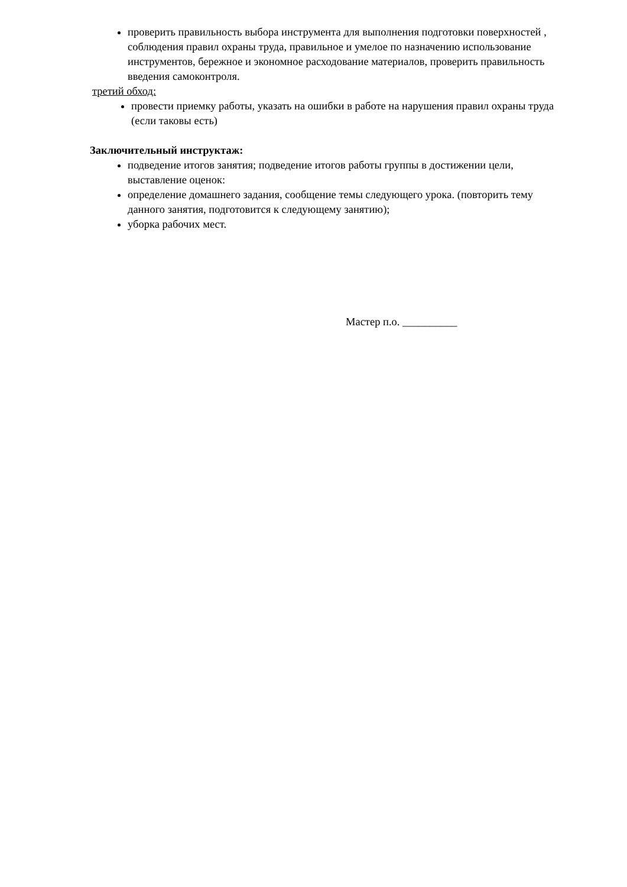проверить правильность выбора инструмента для выполнения подготовки поверхностей , соблюдения правил охраны труда, правильное и умелое по назначению использование инструментов, бережное и экономное расходование материалов, проверить правильность введения самоконтроля.
третий обход:
провести приемку работы, указать на ошибки в работе на нарушения правил охраны труда (если таковы есть)
Заключительный инструктаж:
подведение итогов занятия; подведение итогов работы группы в достижении цели, выставление оценок:
определение домашнего задания, сообщение темы следующего урока. (повторить тему данного занятия, подготовится к следующему занятию);
уборка рабочих мест.
Мастер п.о. __________